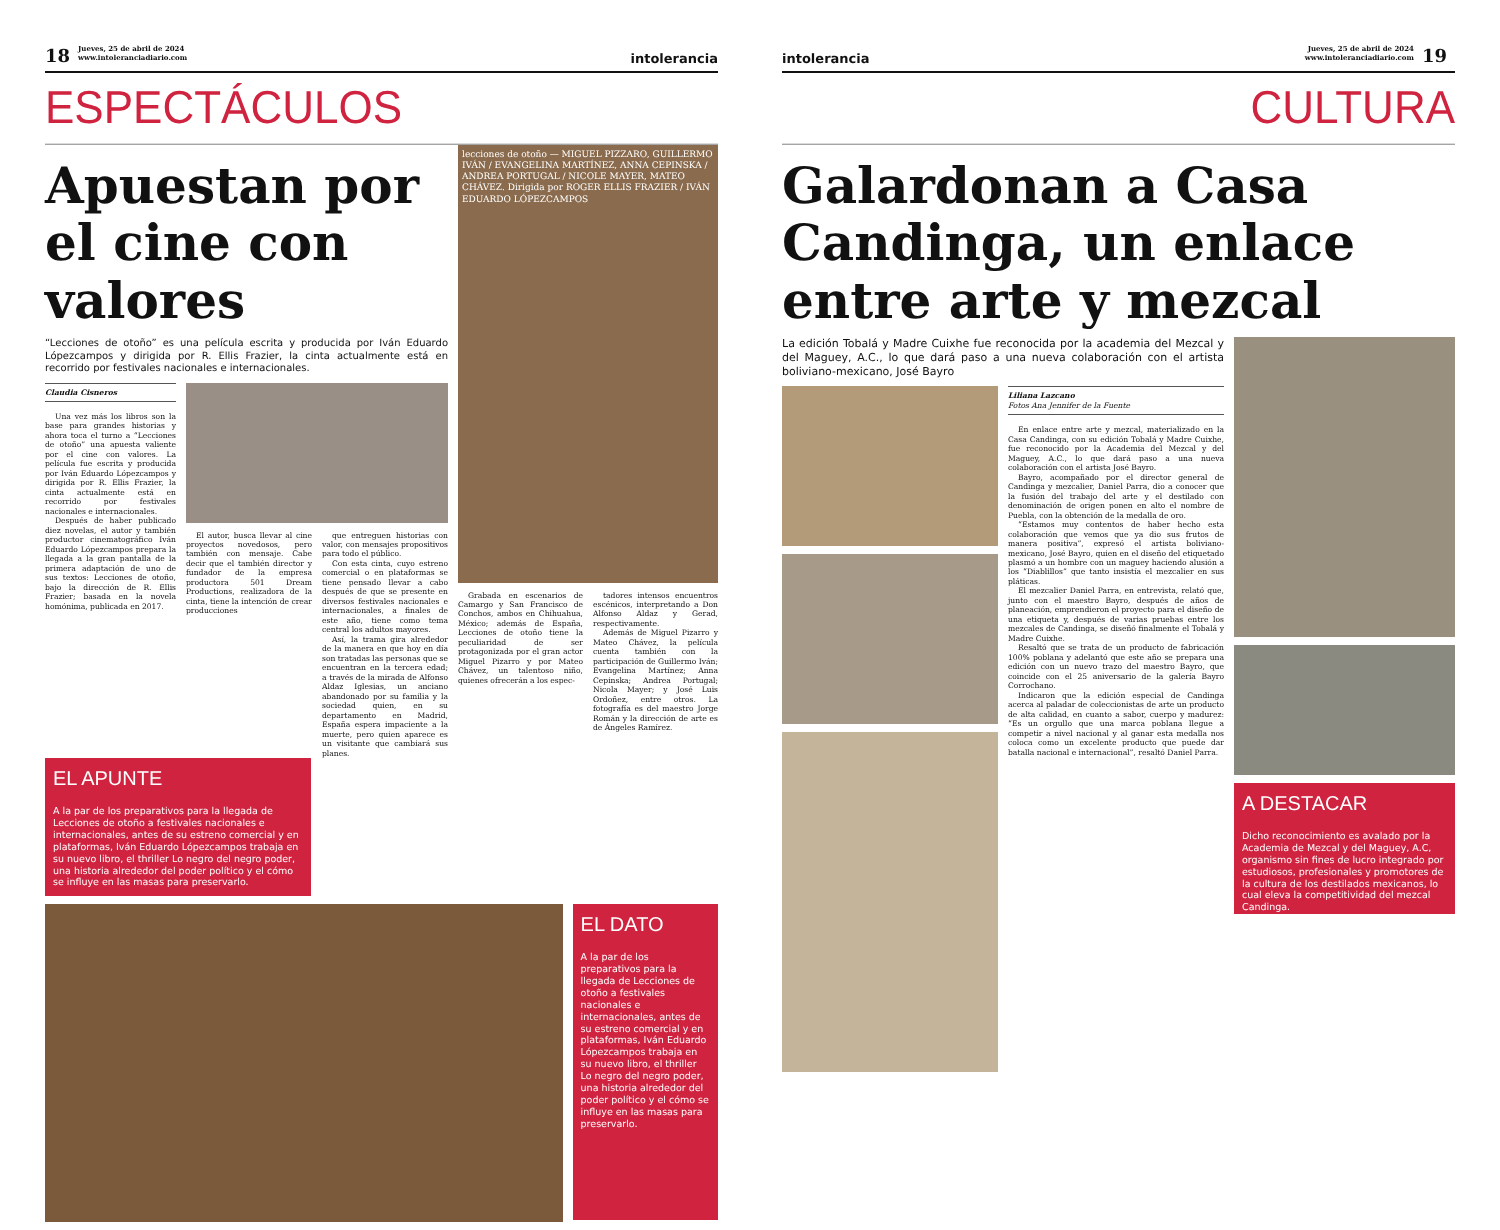18 Jueves, 25 de abril de 2024
www.intoleranciadiario.com
intolerancia
ESPECTÁCULOS
Apuestan por el cine con valores
“Lecciones de otoño” es una película escrita y producida por Iván Eduardo Lópezcampos y dirigida por R. Ellis Frazier, la cinta actualmente está en recorrido por festivales nacionales e internacionales.
Claudia Cisneros
Una vez más los libros son la base para grandes historias y ahora toca el turno a “Lecciones de otoño” una apuesta valiente por el cine con valores. La película fue escrita y producida por Iván Eduardo Lópezcampos y dirigida por R. Ellis Frazier, la cinta actualmente está en recorrido por festivales nacionales e internacionales.
Después de haber publicado diez novelas, el autor y también productor cinematográfico Iván Eduardo Lópezcampos prepara la llegada a la gran pantalla de la primera adaptación de uno de sus textos: Lecciones de otoño, bajo la dirección de R. Ellis Frazier; basada en la novela homónima, publicada en 2017.
El autor, busca llevar al cine proyectos novedosos, pero también con mensaje. Cabe decir que el también director y fundador de la empresa productora 501 Dream Productions, realizadora de la cinta, tiene la intención de crear producciones
que entreguen historias con valor, con mensajes propositivos para todo el público.
Con esta cinta, cuyo estreno comercial o en plataformas se tiene pensado llevar a cabo después de que se presente en diversos festivales nacionales e internacionales, a finales de este año, tiene como tema central los adultos mayores.
Así, la trama gira alrededor de la manera en que hoy en día son tratadas las personas que se encuentran en la tercera edad; a través de la mirada de Alfonso Aldaz Iglesias, un anciano abandonado por su familia y la sociedad quien, en su departamento en Madrid, España espera impaciente a la muerte, pero quien aparece es un visitante que cambiará sus planes.
EL APUNTE
A la par de los preparativos para la llegada de Lecciones de otoño a festivales nacionales e internacionales, antes de su estreno comercial y en plataformas, Iván Eduardo Lópezcampos trabaja en su nuevo libro, el thriller Lo negro del negro poder, una historia alrededor del poder político y el cómo se influye en las masas para preservarlo.
lecciones de otoño — MIGUEL PIZZARO, GUILLERMO IVÁN / EVANGELINA MARTÍNEZ, ANNA CEPINSKA / ANDREA PORTUGAL / NICOLE MAYER, MATEO CHÁVEZ. Dirigida por ROGER ELLIS FRAZIER / IVÁN EDUARDO LÓPEZCAMPOS
Grabada en escenarios de Camargo y San Francisco de Conchos, ambos en Chihuahua, México; además de España, Lecciones de otoño tiene la peculiaridad de ser protagonizada por el gran actor Miguel Pizarro y por Mateo Chávez, un talentoso niño, quienes ofrecerán a los espec-
tadores intensos encuentros escénicos, interpretando a Don Alfonso Aldaz y Gerad, respectivamente.
Además de Miguel Pizarro y Mateo Chávez, la película cuenta también con la participación de Guillermo Iván; Evangelina Martínez; Anna Cepinska; Andrea Portugal; Nicola Mayer; y José Luis Ordoñez, entre otros. La fotografía es del maestro Jorge Román y la dirección de arte es de Ángeles Ramírez.
EL DATO
A la par de los preparativos para la llegada de Lecciones de otoño a festivales nacionales e internacionales, antes de su estreno comercial y en plataformas, Iván Eduardo Lópezcampos trabaja en su nuevo libro, el thriller Lo negro del negro poder, una historia alrededor del poder político y el cómo se influye en las masas para preservarlo.
intolerancia
Jueves, 25 de abril de 2024
www.intoleranciadiario.com 19
CULTURA
Galardonan a Casa Candinga, un enlace entre arte y mezcal
La edición Tobalá y Madre Cuixhe fue reconocida por la academia del Mezcal y del Maguey, A.C., lo que dará paso a una nueva colaboración con el artista boliviano-mexicano, José Bayro
Liliana Lazcano
Fotos Ana Jennifer de la Fuente
En enlace entre arte y mezcal, materializado en la Casa Candinga, con su edición Tobalá y Madre Cuixhe, fue reconocido por la Academia del Mezcal y del Maguey, A.C., lo que dará paso a una nueva colaboración con el artista José Bayro.
Bayro, acompañado por el director general de Candinga y mezcalier, Daniel Parra, dio a conocer que la fusión del trabajo del arte y el destilado con denominación de origen ponen en alto el nombre de Puebla, con la obtención de la medalla de oro.
“Estamos muy contentos de haber hecho esta colaboración que vemos que ya dio sus frutos de manera positiva”, expresó el artista boliviano-mexicano, José Bayro, quien en el diseño del etiquetado plasmó a un hombre con un maguey haciendo alusión a los “Diablillos” que tanto insistía el mezcalier en sus pláticas.
El mezcalier Daniel Parra, en entrevista, relató que, junto con el maestro Bayro, después de años de planeación, emprendieron el proyecto para el diseño de una etiqueta y, después de varias pruebas entre los mezcales de Candinga, se diseñó finalmente el Tobalá y Madre Cuixhe.
Resaltó que se trata de un producto de fabricación 100% poblana y adelantó que este año se prepara una edición con un nuevo trazo del maestro Bayro, que coincide con el 25 aniversario de la galería Bayro Corrochano.
Indicaron que la edición especial de Candinga acerca al paladar de coleccionistas de arte un producto de alta calidad, en cuanto a sabor, cuerpo y madurez: “Es un orgullo que una marca poblana llegue a competir a nivel nacional y al ganar esta medalla nos coloca como un excelente producto que puede dar batalla nacional e internacional”, resaltó Daniel Parra.
A DESTACAR
Dicho reconocimiento es avalado por la Academia de Mezcal y del Maguey, A.C, organismo sin fines de lucro integrado por estudiosos, profesionales y promotores de la cultura de los destilados mexicanos, lo cual eleva la competitividad del mezcal Candinga.